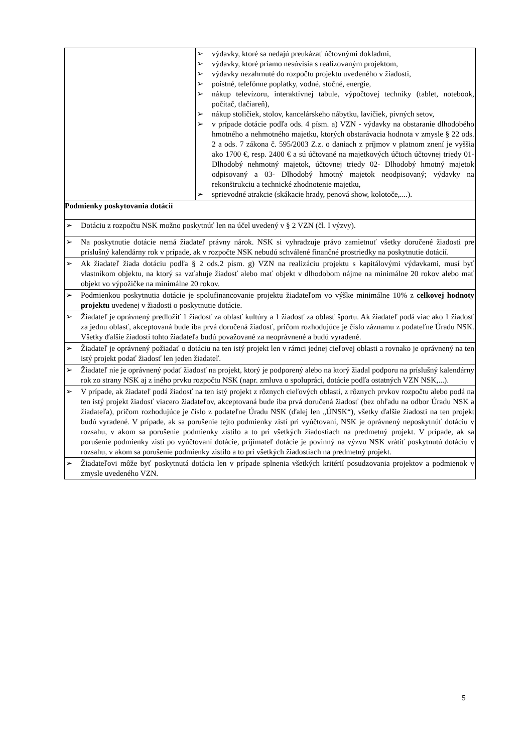| | ➢ výdavky, ktoré sa nedajú preukázať účtovnými dokladmi, ➢ výdavky, ktoré priamo nesúvisia s realizovaným projektom, ➢ výdavky nezahrnuté do rozpočtu projektu uvedeného v žiadosti, ➢ poistné, telefónne poplatky, vodné, stočné, energie, ➢ nákup televízoru, interaktívnej tabule, výpočtovej techniky (tablet, notebook, počítač, tlačiareň), ➢ nákup stoličiek, stolov, kancelárskeho nábytku, lavičiek, pivných setov, ➢ v prípade dotácie podľa ods. 4 písm. a) VZN - výdavky na obstaranie dlhodobého hmotného a nehmotného majetku, ktorých obstarávacia hodnota v zmysle § 22 ods. 2 a ods. 7 zákona č. 595/2003 Z.z. o daniach z príjmov v platnom znení je vyššia ako 1700 €, resp. 2400 € a sú účtované na majetkových účtoch účtovnej triedy 01- Dlhodobý nehmotný majetok, účtovnej triedy 02- Dlhodobý hmotný majetok odpisovaný a 03- Dlhodobý hmotný majetok neodpisovaný; výdavky na rekonštrukciu a technické zhodnotenie majetku, ➢ sprievodné atrakcie (skákacie hrady, penová show, kolotoče,....). |
| Podmienky poskytovania dotácií | |
| ➢ Dotáciu z rozpočtu NSK možno poskytnúť len na účel uvedený v § 2 VZN (čl. I výzvy). | |
| ➢ Na poskytnutie dotácie nemá žiadateľ právny nárok. NSK si vyhradzuje právo zamietnuť všetky doručené žiadosti pre príslušný kalendárny rok v prípade, ak v rozpočte NSK nebudú schválené finančné prostriedky na poskytnutie dotácií. | |
| ➢ Ak žiadateľ žiada dotáciu podľa § 2 ods.2 písm. g) VZN na realizáciu projektu s kapitálovými výdavkami, musí byť vlastníkom objektu, na ktorý sa vzťahuje žiadosť alebo mať objekt v dlhodobom nájme na minimálne 20 rokov alebo mať objekt vo výpožičke na minimálne 20 rokov. | |
| ➢ Podmienkou poskytnutia dotácie je spolufinancovanie projektu žiadateľom vo výške minimálne 10% z celkovej hodnoty projektu uvedenej v žiadosti o poskytnutie dotácie. | |
| ➢ Žiadateľ je oprávnený predložiť 1 žiadosť za oblasť kultúry a 1 žiadosť za oblasť športu. Ak žiadateľ podá viac ako 1 žiadosť za jednu oblasť, akceptovaná bude iba prvá doručená žiadosť, pričom rozhodujúce je číslo záznamu z podateľne Úradu NSK. Všetky ďalšie žiadosti tohto žiadateľa budú považované za neoprávnené a budú vyradené. | |
| ➢ Žiadateľ je oprávnený požiadať o dotáciu na ten istý projekt len v rámci jednej cieľovej oblasti a rovnako je oprávnený na ten istý projekt podať žiadosť len jeden žiadateľ. | |
| ➢ Žiadateľ nie je oprávnený podať žiadosť na projekt, ktorý je podporený alebo na ktorý žiadal podporu na príslušný kalendárny rok zo strany NSK aj z iného prvku rozpočtu NSK (napr. zmluva o spolupráci, dotácie podľa ostatných VZN NSK,...). | |
| ➢ V prípade, ak žiadateľ podá žiadosť na ten istý projekt z rôznych cieľových oblastí, z rôznych prvkov rozpočtu alebo podá na ten istý projekt žiadosť viacero žiadateľov, akceptovaná bude iba prvá doručená žiadosť (bez ohľadu na odbor Úradu NSK a žiadateľa), pričom rozhodujúce je číslo z podateľne Úradu NSK (ďalej len „ÚNSK“), všetky ďalšie žiadosti na ten projekt budú vyradené. V prípade, ak sa porušenie tejto podmienky zistí pri vyúčtovaní, NSK je oprávnený neposkytnúť dotáciu v rozsahu, v akom sa porušenie podmienky zistilo a to pri všetkých žiadostiach na predmetný projekt. V prípade, ak sa porušenie podmienky zistí po vyúčtovaní dotácie, prijímateľ dotácie je povinný na výzvu NSK vrátiť poskytnutú dotáciu v rozsahu, v akom sa porušenie podmienky zistilo a to pri všetkých žiadostiach na predmetný projekt. | |
| ➢ Žiadateľovi môže byť poskytnutá dotácia len v prípade splnenia všetkých kritérií posudzovania projektov a podmienok v zmysle uvedeného VZN. | |
5